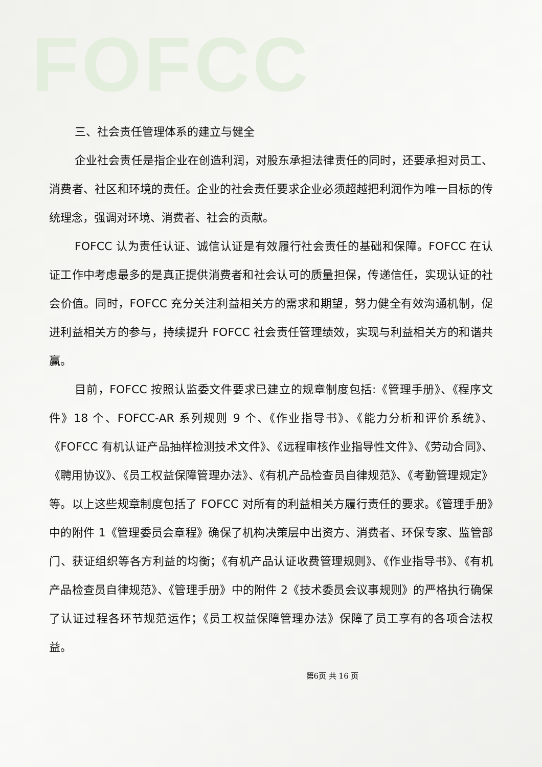FOFCC
三、社会责任管理体系的建立与健全
企业社会责任是指企业在创造利润，对股东承担法律责任的同时，还要承担对员工、消费者、社区和环境的责任。企业的社会责任要求企业必须超越把利润作为唯一目标的传统理念，强调对环境、消费者、社会的贡献。
FOFCC 认为责任认证、诚信认证是有效履行社会责任的基础和保障。FOFCC 在认证工作中考虑最多的是真正提供消费者和社会认可的质量担保，传递信任，实现认证的社会价值。同时，FOFCC 充分关注利益相关方的需求和期望，努力健全有效沟通机制，促进利益相关方的参与，持续提升 FOFCC 社会责任管理绩效，实现与利益相关方的和谐共赢。
目前，FOFCC 按照认监委文件要求已建立的规章制度包括:《管理手册》、《程序文件》18 个、FOFCC-AR 系列规则 9 个、《作业指导书》、《能力分析和评价系统》、《FOFCC 有机认证产品抽样检测技术文件》、《远程审核作业指导性文件》、《劳动合同》、《聘用协议》、《员工权益保障管理办法》、《有机产品检查员自律规范》、《考勤管理规定》等。以上这些规章制度包括了 FOFCC 对所有的利益相关方履行责任的要求。《管理手册》中的附件 1《管理委员会章程》确保了机构决策层中出资方、消费者、环保专家、监管部门、获证组织等各方利益的均衡；《有机产品认证收费管理规则》、《作业指导书》、《有机产品检查员自律规范》、《管理手册》中的附件 2《技术委员会议事规则》的严格执行确保了认证过程各环节规范运作；《员工权益保障管理办法》保障了员工享有的各项合法权益。
第6页 共 16 页